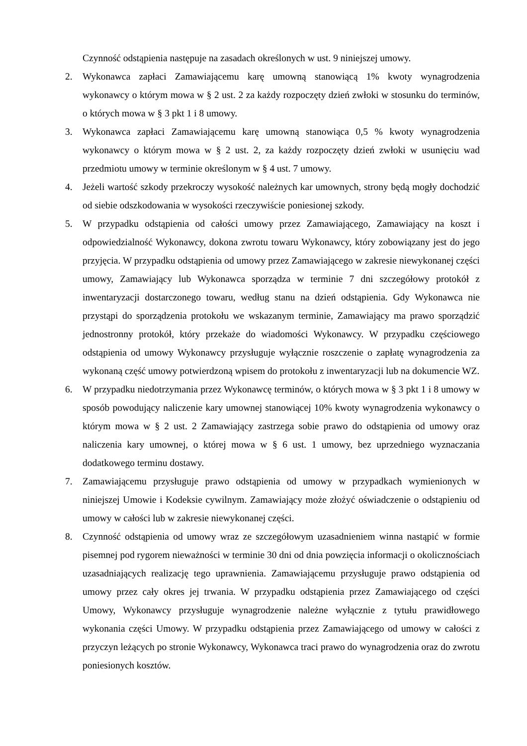Czynność odstąpienia następuje na zasadach określonych w ust. 9 niniejszej umowy.
2. Wykonawca zapłaci Zamawiającemu karę umowną stanowiącą 1% kwoty wynagrodzenia wykonawcy o którym mowa w § 2 ust. 2 za każdy rozpoczęty dzień zwłoki w stosunku do terminów, o których mowa w § 3 pkt 1 i 8 umowy.
3. Wykonawca zapłaci Zamawiającemu karę umowną stanowiąca 0,5 % kwoty wynagrodzenia wykonawcy o którym mowa w § 2 ust. 2, za każdy rozpoczęty dzień zwłoki w usunięciu wad przedmiotu umowy w terminie określonym w § 4 ust. 7 umowy.
4. Jeżeli wartość szkody przekroczy wysokość należnych kar umownych, strony będą mogły dochodzić od siebie odszkodowania w wysokości rzeczywiście poniesionej szkody.
5. W przypadku odstąpienia od całości umowy przez Zamawiającego, Zamawiający na koszt i odpowiedzialność Wykonawcy, dokona zwrotu towaru Wykonawcy, który zobowiązany jest do jego przyjęcia. W przypadku odstąpienia od umowy przez Zamawiającego w zakresie niewykonanej części umowy, Zamawiający lub Wykonawca sporządza w terminie 7 dni szczegółowy protokół z inwentaryzacji dostarczonego towaru, według stanu na dzień odstąpienia. Gdy Wykonawca nie przystąpi do sporządzenia protokołu we wskazanym terminie, Zamawiający ma prawo sporządzić jednostronny protokół, który przekaże do wiadomości Wykonawcy. W przypadku częściowego odstąpienia od umowy Wykonawcy przysługuje wyłącznie roszczenie o zapłatę wynagrodzenia za wykonaną część umowy potwierdzoną wpisem do protokołu z inwentaryzacji lub na dokumencie WZ.
6. W przypadku niedotrzymania przez Wykonawcę terminów, o których mowa w § 3 pkt 1 i 8 umowy w sposób powodujący naliczenie kary umownej stanowiącej 10% kwoty wynagrodzenia wykonawcy o którym mowa w § 2 ust. 2 Zamawiający zastrzega sobie prawo do odstąpienia od umowy oraz naliczenia kary umownej, o której mowa w § 6 ust. 1 umowy, bez uprzedniego wyznaczania dodatkowego terminu dostawy.
7. Zamawiającemu przysługuje prawo odstąpienia od umowy w przypadkach wymienionych w niniejszej Umowie i Kodeksie cywilnym. Zamawiający może złożyć oświadczenie o odstąpieniu od umowy w całości lub w zakresie niewykonanej części.
8. Czynność odstąpienia od umowy wraz ze szczegółowym uzasadnieniem winna nastąpić w formie pisemnej pod rygorem nieważności w terminie 30 dni od dnia powzięcia informacji o okolicznościach uzasadniających realizację tego uprawnienia. Zamawiającemu przysługuje prawo odstąpienia od umowy przez cały okres jej trwania. W przypadku odstąpienia przez Zamawiającego od części Umowy, Wykonawcy przysługuje wynagrodzenie należne wyłącznie z tytułu prawidłowego wykonania części Umowy. W przypadku odstąpienia przez Zamawiającego od umowy w całości z przyczyn leżących po stronie Wykonawcy, Wykonawca traci prawo do wynagrodzenia oraz do zwrotu poniesionych kosztów.